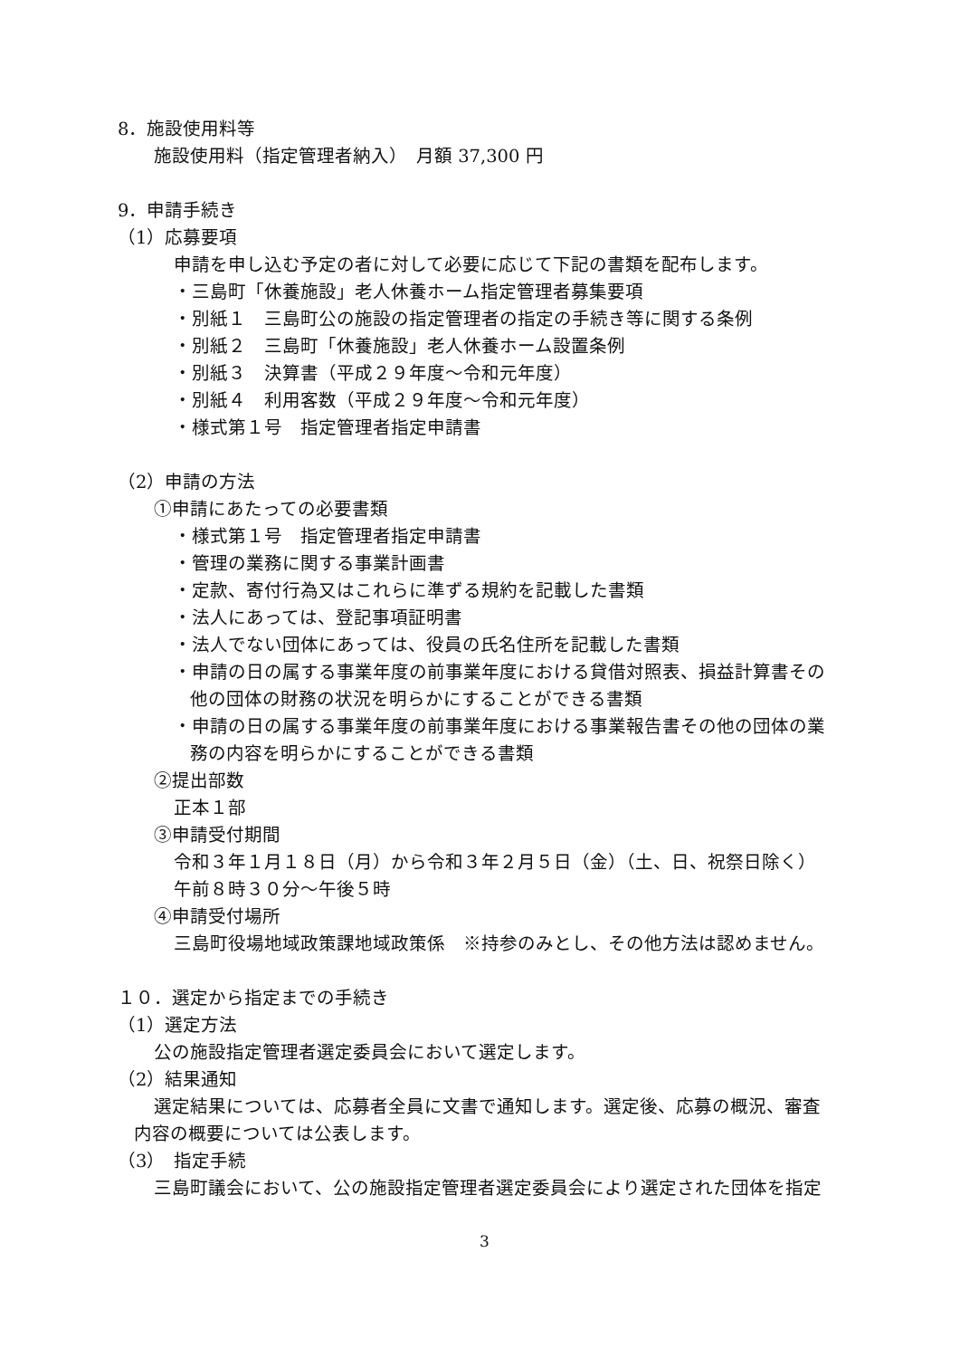8．施設使用料等
施設使用料（指定管理者納入）　月額 37,300 円
9．申請手続き
（1）応募要項
申請を申し込む予定の者に対して必要に応じて下記の書類を配布します。
・三島町「休養施設」老人休養ホーム指定管理者募集要項
・別紙１　三島町公の施設の指定管理者の指定の手続き等に関する条例
・別紙２　三島町「休養施設」老人休養ホーム設置条例
・別紙３　決算書（平成２９年度～令和元年度）
・別紙４　利用客数（平成２９年度～令和元年度）
・様式第１号　指定管理者指定申請書
（2）申請の方法
①申請にあたっての必要書類
・様式第１号　指定管理者指定申請書
・管理の業務に関する事業計画書
・定款、寄付行為又はこれらに準ずる規約を記載した書類
・法人にあっては、登記事項証明書
・法人でない団体にあっては、役員の氏名住所を記載した書類
・申請の日の属する事業年度の前事業年度における貸借対照表、損益計算書その
他の団体の財務の状況を明らかにすることができる書類
・申請の日の属する事業年度の前事業年度における事業報告書その他の団体の業
務の内容を明らかにすることができる書類
②提出部数
正本１部
③申請受付期間
令和３年１月１８日（月）から令和３年２月５日（金）（土、日、祝祭日除く）
午前８時３０分～午後５時
④申請受付場所
三島町役場地域政策課地域政策係　※持参のみとし、その他方法は認めません。
１０．選定から指定までの手続き
（1）選定方法
公の施設指定管理者選定委員会において選定します。
（2）結果通知
選定結果については、応募者全員に文書で通知します。選定後、応募の概況、審査
内容の概要については公表します。
（3）　指定手続
三島町議会において、公の施設指定管理者選定委員会により選定された団体を指定
3